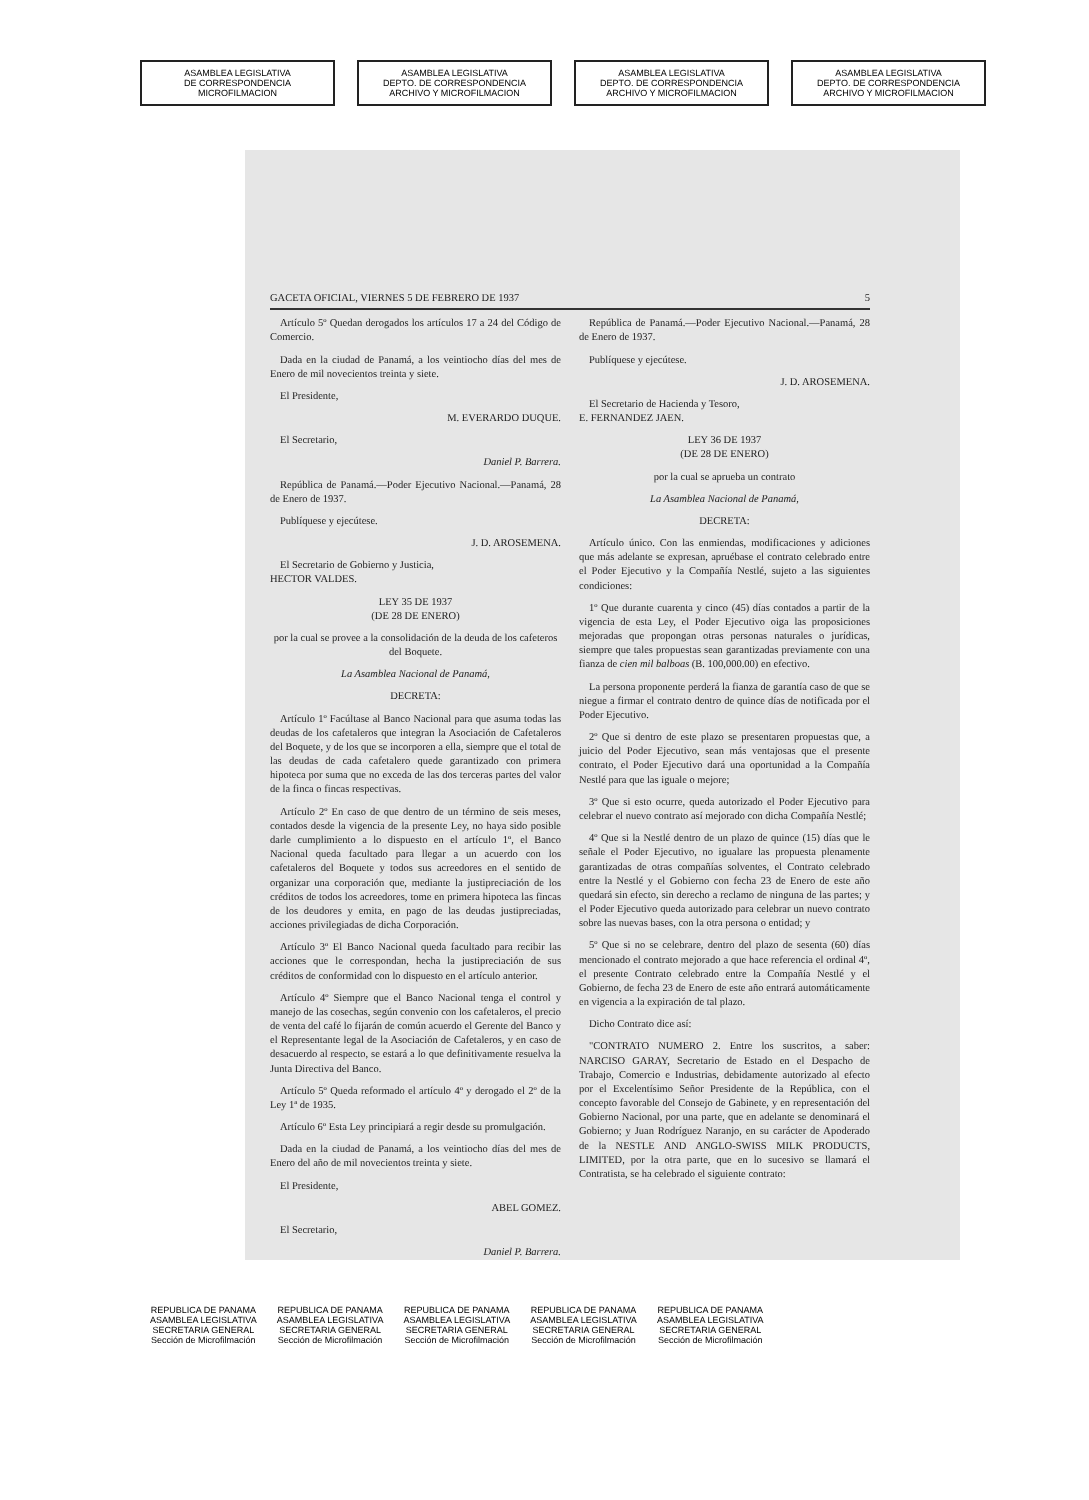ASAMBLEA LEGISLATIVA
DE CORRESPONDENCIA
MICROFILMACION
ASAMBLEA LEGISLATIVA
DEPTO. DE CORRESPONDENCIA
ARCHIVO Y MICROFILMACION
ASAMBLEA LEGISLATIVA
DEPTO. DE CORRESPONDENCIA
ARCHIVO Y MICROFILMACION
ASAMBLEA LEGISLATIVA
DEPTO. DE CORRESPONDENCIA
ARCHIVO Y MICROFILMACION
GACETA OFICIAL, VIERNES 5 DE FEBRERO DE 1937 5
Artículo 5º Quedan derogados los artículos 17 a 24 del Código de Comercio.
Dada en la ciudad de Panamá, a los veintiocho días del mes de Enero de mil novecientos treinta y siete.
El Presidente,
M. EVERARDO DUQUE.
El Secretario,
Daniel P. Barrera.
República de Panamá.—Poder Ejecutivo Nacional.—Panamá, 28 de Enero de 1937.
Publíquese y ejecútese.
J. D. AROSEMENA.
El Secretario de Gobierno y Justicia,
HECTOR VALDES.
LEY 35 DE 1937
(DE 28 DE ENERO)
por la cual se provee a la consolidación de la deuda de los cafeteros del Boquete.
La Asamblea Nacional de Panamá,
DECRETA:
Artículo 1º Facúltase al Banco Nacional para que asuma todas las deudas de los cafetaleros que integran la Asociación de Cafetaleros del Boquete, y de los que se incorporen a ella, siempre que el total de las deudas de cada cafetalero quede garantizado con primera hipoteca por suma que no exceda de las dos terceras partes del valor de la finca o fincas respectivas.
Artículo 2º En caso de que dentro de un término de seis meses, contados desde la vigencia de la presente Ley, no haya sido posible darle cumplimiento a lo dispuesto en el artículo 1º, el Banco Nacional queda facultado para llegar a un acuerdo con los cafetaleros del Boquete y todos sus acreedores en el sentido de organizar una corporación que, mediante la justipreciación de los créditos de todos los acreedores, tome en primera hipoteca las fincas de los deudores y emita, en pago de las deudas justipreciadas, acciones privilegiadas de dicha Corporación.
Artículo 3º El Banco Nacional queda facultado para recibir las acciones que le correspondan, hecha la justipreciación de sus créditos de conformidad con lo dispuesto en el artículo anterior.
Artículo 4º Siempre que el Banco Nacional tenga el control y manejo de las cosechas, según convenio con los cafetaleros, el precio de venta del café lo fijarán de común acuerdo el Gerente del Banco y el Representante legal de la Asociación de Cafetaleros, y en caso de desacuerdo al respecto, se estará a lo que definitivamente resuelva la Junta Directiva del Banco.
Artículo 5º Queda reformado el artículo 4º y derogado el 2º de la Ley 1ª de 1935.
Artículo 6º Esta Ley principiará a regir desde su promulgación.
Dada en la ciudad de Panamá, a los veintiocho días del mes de Enero del año de mil novecientos treinta y siete.
El Presidente,
ABEL GOMEZ.
El Secretario,
Daniel P. Barrera.
República de Panamá.—Poder Ejecutivo Nacional.—Panamá, 28 de Enero de 1937.
Publíquese y ejecútese.
J. D. AROSEMENA.
El Secretario de Hacienda y Tesoro,
E. FERNANDEZ JAEN.
LEY 36 DE 1937
(DE 28 DE ENERO)
por la cual se aprueba un contrato
La Asamblea Nacional de Panamá,
DECRETA:
Artículo único. Con las enmiendas, modificaciones y adiciones que más adelante se expresan, apruébase el contrato celebrado entre el Poder Ejecutivo y la Compañía Nestlé, sujeto a las siguientes condiciones:
1º Que durante cuarenta y cinco (45) días contados a partir de la vigencia de esta Ley, el Poder Ejecutivo oiga las proposiciones mejoradas que propongan otras personas naturales o jurídicas, siempre que tales propuestas sean garantizadas previamente con una fianza de cien mil balboas (B. 100,000.00) en efectivo.
La persona proponente perderá la fianza de garantía caso de que se niegue a firmar el contrato dentro de quince días de notificada por el Poder Ejecutivo.
2º Que si dentro de este plazo se presentaren propuestas que, a juicio del Poder Ejecutivo, sean más ventajosas que el presente contrato, el Poder Ejecutivo dará una oportunidad a la Compañía Nestlé para que las iguale o mejore;
3º Que si esto ocurre, queda autorizado el Poder Ejecutivo para celebrar el nuevo contrato así mejorado con dicha Compañía Nestlé;
4º Que si la Nestlé dentro de un plazo de quince (15) días que le señale el Poder Ejecutivo, no igualare las propuesta plenamente garantizadas de otras compañías solventes, el Contrato celebrado entre la Nestlé y el Gobierno con fecha 23 de Enero de este año quedará sin efecto, sin derecho a reclamo de ninguna de las partes; y el Poder Ejecutivo queda autorizado para celebrar un nuevo contrato sobre las nuevas bases, con la otra persona o entidad; y
5º Que si no se celebrare, dentro del plazo de sesenta (60) días mencionado el contrato mejorado a que hace referencia el ordinal 4º, el presente Contrato celebrado entre la Compañía Nestlé y el Gobierno, de fecha 23 de Enero de este año entrará automáticamente en vigencia a la expiración de tal plazo.
Dicho Contrato dice así:
"CONTRATO NUMERO 2. Entre los suscritos, a saber: NARCISO GARAY, Secretario de Estado en el Despacho de Trabajo, Comercio e Industrias, debidamente autorizado al efecto por el Excelentísimo Señor Presidente de la República, con el concepto favorable del Consejo de Gabinete, y en representación del Gobierno Nacional, por una parte, que en adelante se denominará el Gobierno; y Juan Rodríguez Naranjo, en su carácter de Apoderado de la NESTLE AND ANGLO-SWISS MILK PRODUCTS, LIMITED, por la otra parte, que en lo sucesivo se llamará el Contratista, se ha celebrado el siguiente contrato:
REPUBLICA DE PANAMA
ASAMBLEA LEGISLATIVA
SECRETARIA GENERAL
Sección de Microfilmación
REPUBLICA DE PANAMA
ASAMBLEA LEGISLATIVA
SECRETARIA GENERAL
Sección de Microfilmación
REPUBLICA DE PANAMA
ASAMBLEA LEGISLATIVA
SECRETARIA GENERAL
Sección de Microfilmación
REPUBLICA DE PANAMA
ASAMBLEA LEGISLATIVA
SECRETARIA GENERAL
Sección de Microfilmación
REPUBLICA DE PANAMA
ASAMBLEA LEGISLATIVA
SECRETARIA GENERAL
Sección de Microfilmación